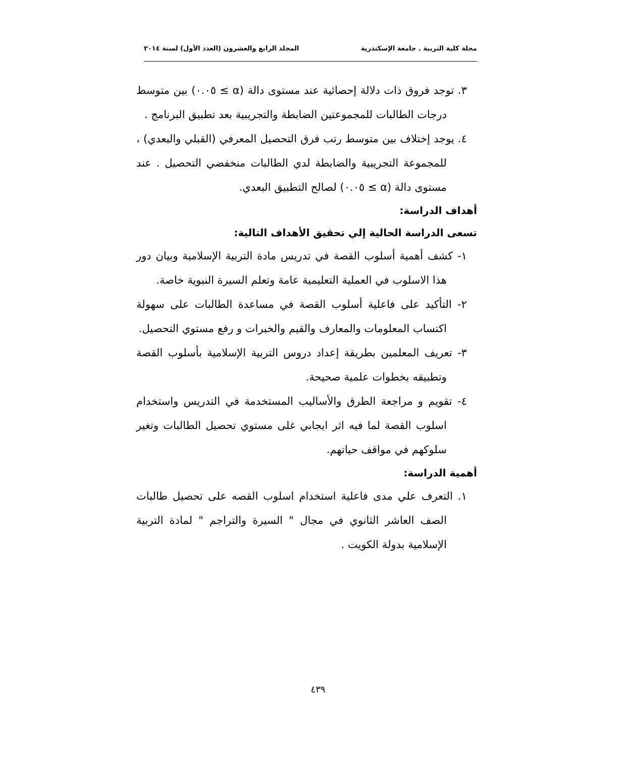مجلة كلية التربية . جامعة الإسكندرية المجلد الرابع والعشرون (العدد الأول) لسنة ٢٠١٤
٣. توجد فروق ذات دلالة إحصائية عند مستوى دالة (α ≥ ٠.٠٥) بين متوسط درجات الطالبات للمجموعتين الضابطة والتجريبية بعد تطبيق البرنامج .
٤. يوجد إختلاف بين متوسط رتب فرق التحصيل المعرفي (القبلي والبعدي) ، للمجموعة التجريبية والضابطة لدي الطالبات منخفضي التحصيل . عند مستوى دالة (α ≥ ٠.٠٥) لصالح التطبيق البعدي.
أهداف الدراسة:
تسعى الدراسة الحالية إلي تحقيق الأهداف التالية:
١- كشف أهمية أسلوب القصة في تدريس مادة التربية الإسلامية وبيان دور هذا الاسلوب في العملية التعليمية عامة وتعلم السيرة النبوية خاصة.
٢- التأكيد على فاعلية أسلوب القصة في مساعدة الطالبات على سهولة اكتساب المعلومات والمعارف والقيم والخبرات و رفع مستوي التحصيل.
٣- تعريف المعلمين بطريقة إعداد دروس التربية الإسلامية بأسلوب القصة وتطبيقه بخطوات علمية صحيحة.
٤- تقويم و مراجعة الطرق والأساليب المستخدمة في التدريس واستخدام اسلوب القصة لما فيه اثر ايجابي غلى مستوي تحصيل الطالبات وتغير سلوكهم في مواقف حياتهم.
أهمية الدراسة:
١. التعرف علي مدى فاعلية استخدام اسلوب القصه على تحصيل طالبات الصف العاشر الثانوي في مجال " السيرة والتراجم " لمادة التربية الإسلامية بدولة الكويت .
٤٣٩